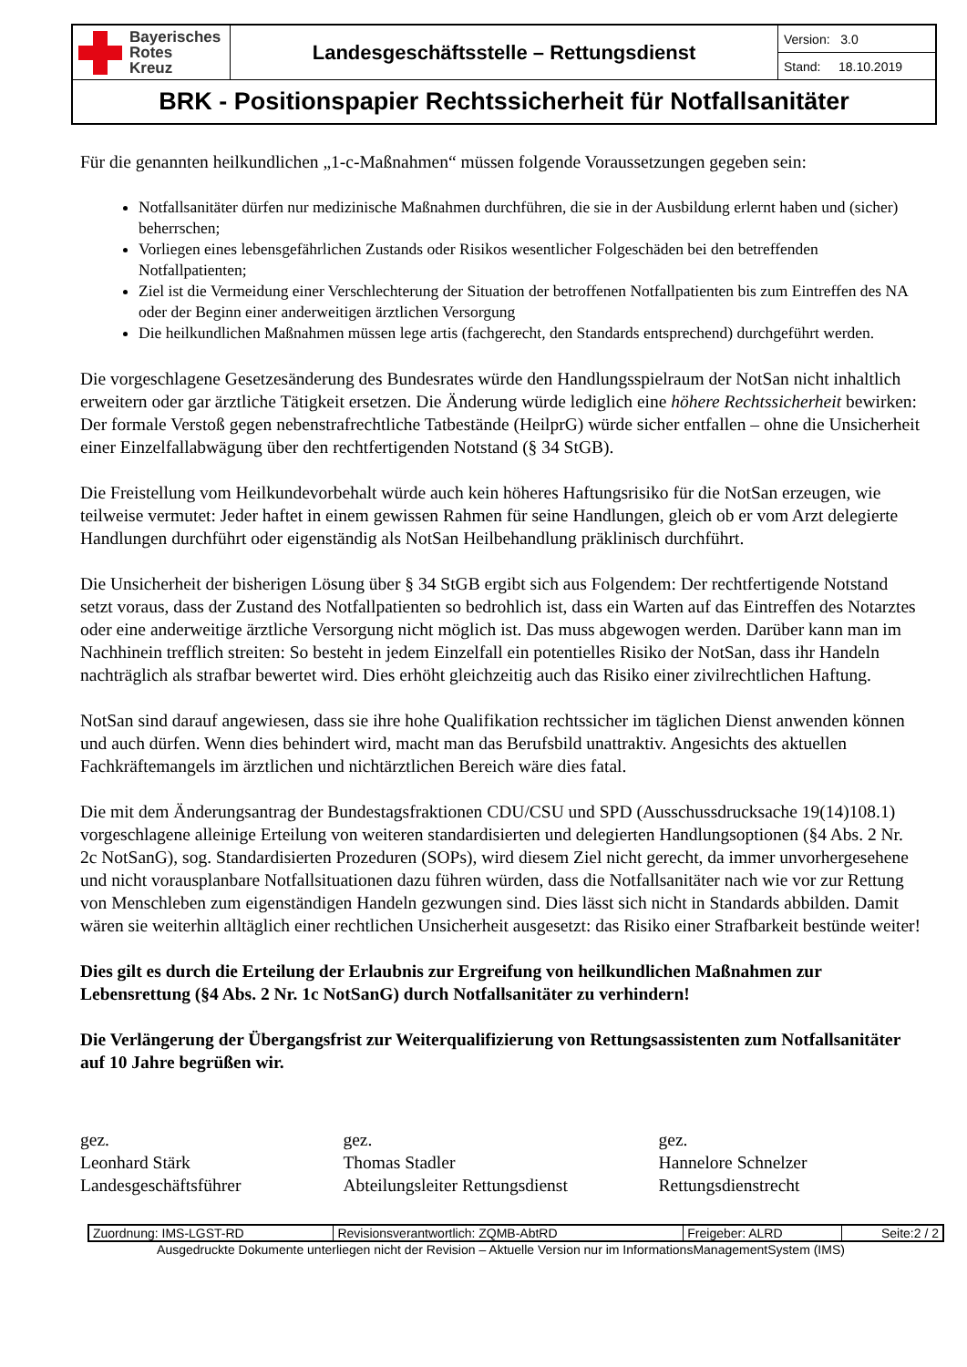| Bayerisches Rotes Kreuz | Landesgeschäftsstelle – Rettungsdienst | Version: 3.0 |
| | | Stand: 18.10.2019 |
| BRK - Positionspapier Rechtssicherheit für Notfallsanitäter | | |
Für die genannten heilkundlichen „1-c-Maßnahmen“ müssen folgende Voraussetzungen gegeben sein:
Notfallsanitäter dürfen nur medizinische Maßnahmen durchführen, die sie in der Ausbildung erlernt haben und (sicher) beherrschen;
Vorliegen eines lebensgefährlichen Zustands oder Risikos wesentlicher Folgeschäden bei den betreffenden Notfallpatienten;
Ziel ist die Vermeidung einer Verschlechterung der Situation der betroffenen Notfallpatienten bis zum Eintreffen des NA oder der Beginn einer anderweitigen ärztlichen Versorgung
Die heilkundlichen Maßnahmen müssen lege artis (fachgerecht, den Standards entsprechend) durchgeführt werden.
Die vorgeschlagene Gesetzesänderung des Bundesrates würde den Handlungsspielraum der NotSan nicht inhaltlich erweitern oder gar ärztliche Tätigkeit ersetzen. Die Änderung würde lediglich eine höhere Rechtssicherheit bewirken: Der formale Verstoß gegen nebenstrafrechtliche Tatbestände (HeilprG) würde sicher entfallen – ohne die Unsicherheit einer Einzelfallabwägung über den rechtfertigenden Notstand (§ 34 StGB).
Die Freistellung vom Heilkundevorbehalt würde auch kein höheres Haftungsrisiko für die NotSan erzeugen, wie teilweise vermutet: Jeder haftet in einem gewissen Rahmen für seine Handlungen, gleich ob er vom Arzt delegierte Handlungen durchführt oder eigenständig als NotSan Heilbehandlung präklinisch durchführt.
Die Unsicherheit der bisherigen Lösung über § 34 StGB ergibt sich aus Folgendem: Der rechtfertigende Notstand setzt voraus, dass der Zustand des Notfallpatienten so bedrohlich ist, dass ein Warten auf das Eintreffen des Notarztes oder eine anderweitige ärztliche Versorgung nicht möglich ist. Das muss abgewogen werden. Darüber kann man im Nachhinein trefflich streiten: So besteht in jedem Einzelfall ein potentielles Risiko der NotSan, dass ihr Handeln nachträglich als strafbar bewertet wird. Dies erhöht gleichzeitig auch das Risiko einer zivilrechtlichen Haftung.
NotSan sind darauf angewiesen, dass sie ihre hohe Qualifikation rechtssicher im täglichen Dienst anwenden können und auch dürfen. Wenn dies behindert wird, macht man das Berufsbild unattraktiv. Angesichts des aktuellen Fachkräftemangels im ärztlichen und nichtärztlichen Bereich wäre dies fatal.
Die mit dem Änderungsantrag der Bundestagsfraktionen CDU/CSU und SPD (Ausschussdrucksache 19(14)108.1) vorgeschlagene alleinige Erteilung von weiteren standardisierten und delegierten Handlungsoptionen (§4 Abs. 2 Nr. 2c NotSanG), sog. Standardisierten Prozeduren (SOPs), wird diesem Ziel nicht gerecht, da immer unvorhergesehene und nicht vorausplanbare Notfallsituationen dazu führen würden, dass die Notfallsanitäter nach wie vor zur Rettung von Menschleben zum eigenständigen Handeln gezwungen sind. Dies lässt sich nicht in Standards abbilden. Damit wären sie weiterhin alltäglich einer rechtlichen Unsicherheit ausgesetzt: das Risiko einer Strafbarkeit bestünde weiter!
Dies gilt es durch die Erteilung der Erlaubnis zur Ergreifung von heilkundlichen Maßnahmen zur Lebensrettung (§4 Abs. 2 Nr. 1c NotSanG) durch Notfallsanitäter zu verhindern!
Die Verlängerung der Übergangsfrist zur Weiterqualifizierung von Rettungsassistenten zum Notfallsanitäter auf 10 Jahre begrüßen wir.
gez.
Leonhard Stärk
Landesgeschäftsführer
gez.
Thomas Stadler
Abteilungsleiter Rettungsdienst
gez.
Hannelore Schnelzer
Rettungsdienstrecht
| Zuordnung: IMS-LGST-RD | Revisionsverantwortlich: ZQMB-AbtRD | Freigeber: ALRD | Seite:2 / 2 |
Ausgedruckte Dokumente unterliegen nicht der Revision – Aktuelle Version nur im InformationsManagementSystem (IMS)